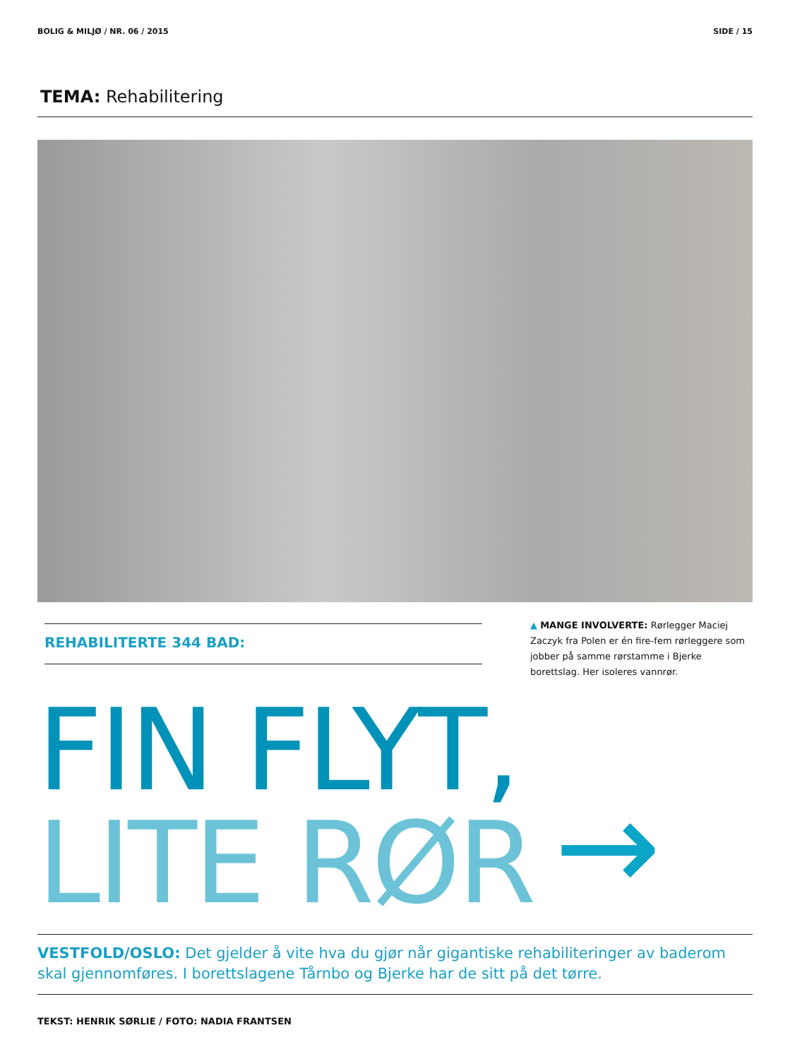BOLIG & MILJØ / NR. 06 / 2015 SIDE / 15
TEMA: Rehabilitering
REHABILITERTE 344 BAD:
▲ MANGE INVOLVERTE: Rørlegger Maciej Zaczyk fra Polen er én fire-fem rørleggere som jobber på samme rørstamme i Bjerke borettslag. Her isoleres vannrør.
FIN FLYT,
LITE RØR
→
VESTFOLD/OSLO: Det gjelder å vite hva du gjør når gigantiske rehabiliteringer av baderom skal gjennomføres. I borettslagene Tårnbo og Bjerke har de sitt på det tørre.
TEKST: HENRIK SØRLIE / FOTO: NADIA FRANTSEN